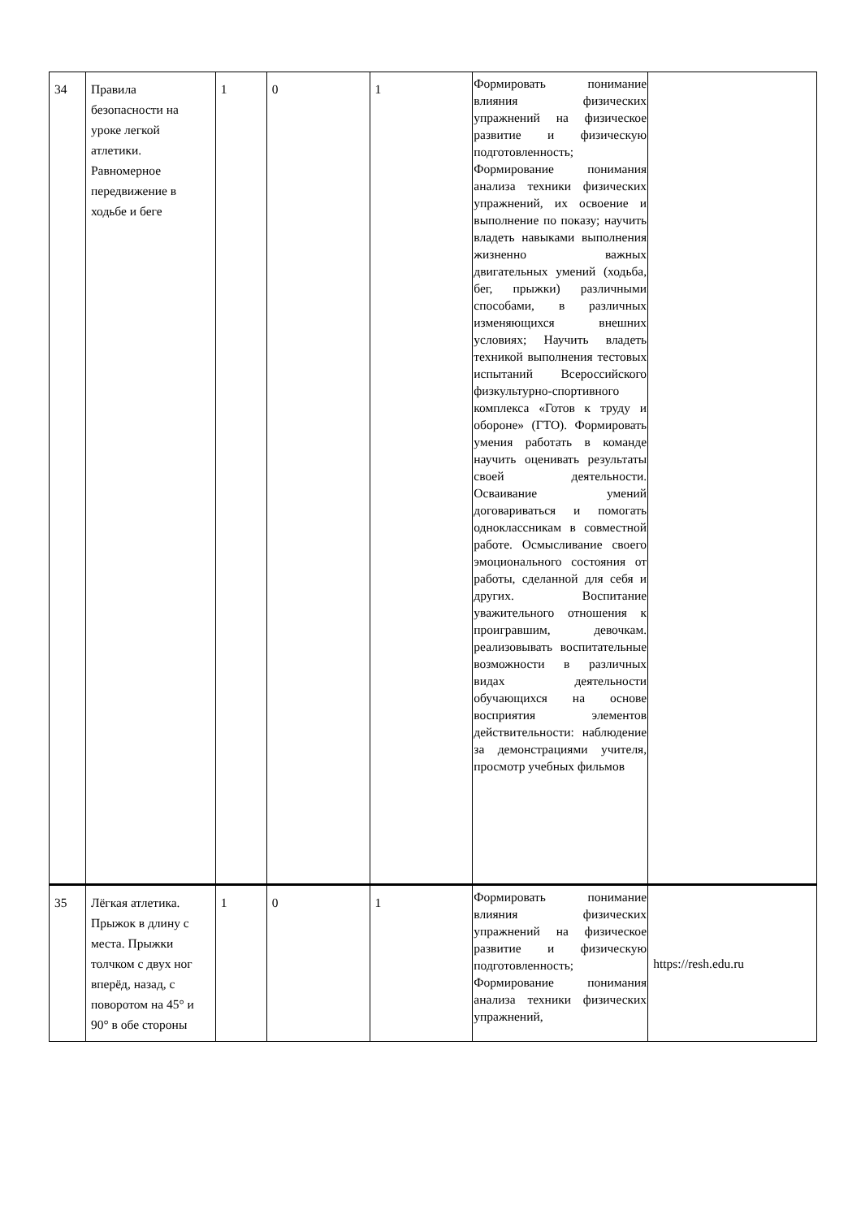| 34 | Правила безопасности на уроке легкой атлетики. Равномерное передвижение в ходьбе и беге | 1 | 0 | 1 | Формировать понимание влияния физических упражнений на физическое развитие и физическую подготовленность; Формирование понимания анализа техники физических упражнений, их освоение и выполнение по показу; научить владеть навыками выполнения жизненно важных двигательных умений (ходьба, бег, прыжки) различными способами, в различных изменяющихся внешних условиях; Научить владеть техникой выполнения тестовых испытаний Всероссийского физкультурно-спортивного комплекса «Готов к труду и обороне» (ГТО). Формировать умения работать в команде научить оценивать результаты своей деятельности. Осваивание умений договариваться и помогать одноклассникам в совместной работе. Осмысливание своего эмоционального состояния от работы, сделанной для себя и других. Воспитание уважительного отношения к проигравшим, девочкам. реализовывать воспитательные возможности в различных видах деятельности обучающихся на основе восприятия элементов действительности: наблюдение за демонстрациями учителя, просмотр учебных фильмов | |
| 35 | Лёгкая атлетика. Прыжок в длину с места. Прыжки толчком с двух ног вперёд, назад, с поворотом на 45° и 90° в обе стороны | 1 | 0 | 1 | Формировать понимание влияния физических упражнений на физическое развитие и физическую подготовленность; Формирование понимания анализа техники физических упражнений, | https://resh.edu.ru |